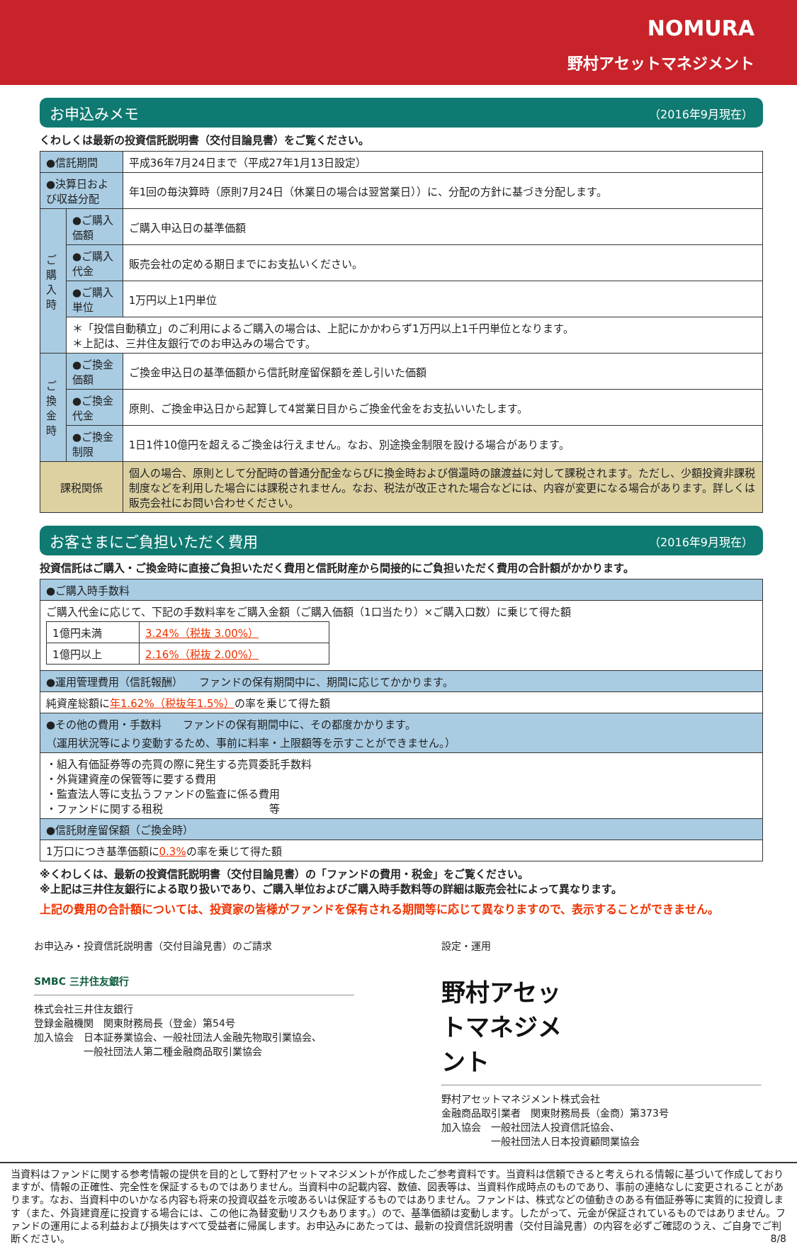NOMURA
野村アセットマネジメント
お申込みメモ （2016年9月現在）
くわしくは最新の投資信託説明書（交付目論見書）をご覧ください。
| ●信託期間 | | 平成36年7月24日まで（平成27年1月13日設定） |
| ●決算日および収益分配 | | 年1回の毎決算時（原則7月24日（休業日の場合は翌営業日））に、分配の方針に基づき分配します。 |
| ご購入時 | ●ご購入価額 | ご購入申込日の基準価額 |
| | ●ご購入代金 | 販売会社の定める期日までにお支払いください。 |
| | ●ご購入単位 | 1万円以上1円単位 |
| | ＊「投信自動積立」のご利用によるご購入の場合は、上記にかかわらず1万円以上1千円単位となります。 ＊上記は、三井住友銀行でのお申込みの場合です。 | |
| ご換金時 | ●ご換金価額 | ご換金申込日の基準価額から信託財産留保額を差し引いた価額 |
| | ●ご換金代金 | 原則、ご換金申込日から起算して4営業日目からご換金代金をお支払いいたします。 |
| | ●ご換金制限 | 1日1件10億円を超えるご換金は行えません。なお、別途換金制限を設ける場合があります。 |
| 課税関係 | | 個人の場合、原則として分配時の普通分配金ならびに換金時および償還時の譲渡益に対して課税されます。ただし、少額投資非課税制度などを利用した場合には課税されません。なお、税法が改正された場合などには、内容が変更になる場合があります。詳しくは販売会社にお問い合わせください。 |
お客さまにご負担いただく費用 （2016年9月現在）
投資信託はご購入・ご換金時に直接ご負担いただく費用と信託財産から間接的にご負担いただく費用の合計額がかかります。
| ●ご購入時手数料 |
| ご購入代金に応じて、下記の手数料率をご購入金額（ご購入価額（1口当たり）×ご購入口数）に乗じて得た額 / 1億円未満 / 3.24%（税抜 3.00%） / / 1億円以上 / 2.16%（税抜 2.00%） / |
| ●運用管理費用（信託報酬） ファンドの保有期間中に、期間に応じてかかります。 |
| 純資産総額に 年1.62%（税抜年1.5%） の率を乗じて得た額 |
| ●その他の費用・手数料 ファンドの保有期間中に、その都度かかります。 （運用状況等により変動するため、事前に料率・上限額等を示すことができません。） |
| ・組入有価証券等の売買の際に発生する売買委託手数料 ・外貨建資産の保管等に要する費用 ・監査法人等に支払うファンドの監査に係る費用 ・ファンドに関する租税 等 |
| ●信託財産留保額（ご換金時） |
| 1万口につき基準価額に 0.3% の率を乗じて得た額 |
※くわしくは、最新の投資信託説明書（交付目論見書）の「ファンドの費用・税金」をご覧ください。
※上記は三井住友銀行による取り扱いであり、ご購入単位およびご購入時手数料等の詳細は販売会社によって異なります。
上記の費用の合計額については、投資家の皆様がファンドを保有される期間等に応じて異なりますので、表示することができません。
お申込み・投資信託説明書（交付目論見書）のご請求
SMBC 三井住友銀行
株式会社三井住友銀行
登録金融機関　関東財務局長（登金）第54号
加入協会　日本証券業協会、一般社団法人金融先物取引業協会、
　　　　　一般社団法人第二種金融商品取引業協会
設定・運用
野村アセットマネジメント
野村アセットマネジメント株式会社
金融商品取引業者　関東財務局長（金商）第373号
加入協会　一般社団法人投資信託協会、
　　　　　一般社団法人日本投資顧問業協会
当資料はファンドに関する参考情報の提供を目的として野村アセットマネジメントが作成したご参考資料です。当資料は信頼できると考えられる情報に基づいて作成しておりますが、情報の正確性、完全性を保証するものではありません。当資料中の記載内容、数値、図表等は、当資料作成時点のものであり、事前の連絡なしに変更されることがあります。なお、当資料中のいかなる内容も将来の投資収益を示唆あるいは保証するものではありません。ファンドは、株式などの値動きのある有価証券等に実質的に投資します（また、外貨建資産に投資する場合には、この他に為替変動リスクもあります。）ので、基準価額は変動します。したがって、元金が保証されているものではありません。ファンドの運用による利益および損失はすべて受益者に帰属します。お申込みにあたっては、最新の投資信託説明書（交付目論見書）の内容を必ずご確認のうえ、ご自身でご判断ください。 8/8